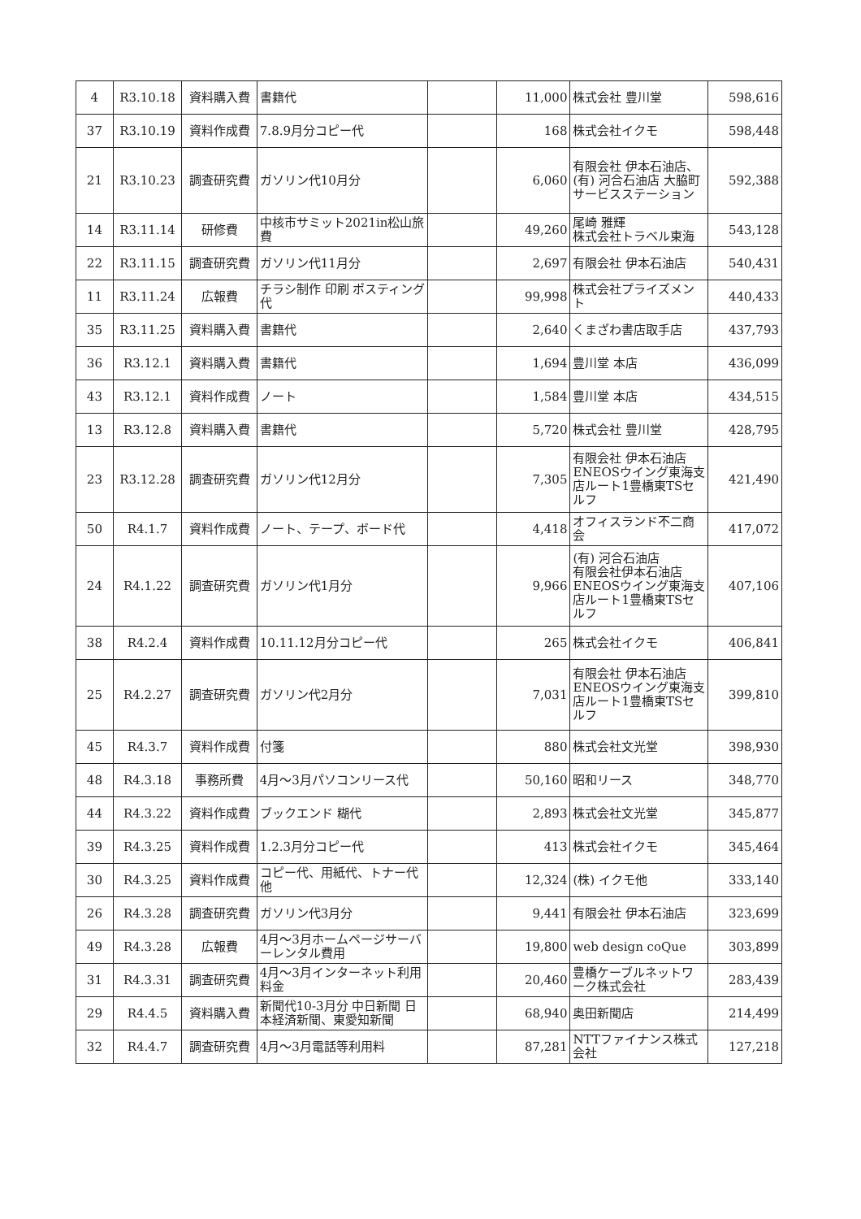| 4 | R3.10.18 | 資料購入費 | 書籍代 | | 11,000 | 株式会社 豊川堂 | 598,616 |
| 37 | R3.10.19 | 資料作成費 | 7.8.9月分コピー代 | | 168 | 株式会社イクモ | 598,448 |
| 21 | R3.10.23 | 調査研究費 | ガソリン代10月分 | | 6,060 | 有限会社 伊本石油店、(有) 河合石油店 大脇町 サービスステーション | 592,388 |
| 14 | R3.11.14 | 研修費 | 中核市サミット2021in松山旅費 | | 49,260 | 尾崎 雅輝 株式会社トラベル東海 | 543,128 |
| 22 | R3.11.15 | 調査研究費 | ガソリン代11月分 | | 2,697 | 有限会社 伊本石油店 | 540,431 |
| 11 | R3.11.24 | 広報費 | チラシ制作 印刷 ポスティング代 | | 99,998 | 株式会社プライズメント | 440,433 |
| 35 | R3.11.25 | 資料購入費 | 書籍代 | | 2,640 | くまざわ書店取手店 | 437,793 |
| 36 | R3.12.1 | 資料購入費 | 書籍代 | | 1,694 | 豊川堂 本店 | 436,099 |
| 43 | R3.12.1 | 資料作成費 | ノート | | 1,584 | 豊川堂 本店 | 434,515 |
| 13 | R3.12.8 | 資料購入費 | 書籍代 | | 5,720 | 株式会社 豊川堂 | 428,795 |
| 23 | R3.12.28 | 調査研究費 | ガソリン代12月分 | | 7,305 | 有限会社 伊本石油店 ENEOSウイング東海支店ルート1豊橋東TSセルフ | 421,490 |
| 50 | R4.1.7 | 資料作成費 | ノート、テープ、ボード代 | | 4,418 | オフィスランド不二商会 | 417,072 |
| 24 | R4.1.22 | 調査研究費 | ガソリン代1月分 | | 9,966 | (有) 河合石油店 有限会社伊本石油店 ENEOSウイング東海支店ルート1豊橋東TSセルフ | 407,106 |
| 38 | R4.2.4 | 資料作成費 | 10.11.12月分コピー代 | | 265 | 株式会社イクモ | 406,841 |
| 25 | R4.2.27 | 調査研究費 | ガソリン代2月分 | | 7,031 | 有限会社 伊本石油店 ENEOSウイング東海支店ルート1豊橋東TSセルフ | 399,810 |
| 45 | R4.3.7 | 資料作成費 | 付箋 | | 880 | 株式会社文光堂 | 398,930 |
| 48 | R4.3.18 | 事務所費 | 4月～3月パソコンリース代 | | 50,160 | 昭和リース | 348,770 |
| 44 | R4.3.22 | 資料作成費 | ブックエンド 糊代 | | 2,893 | 株式会社文光堂 | 345,877 |
| 39 | R4.3.25 | 資料作成費 | 1.2.3月分コピー代 | | 413 | 株式会社イクモ | 345,464 |
| 30 | R4.3.25 | 資料作成費 | コピー代、用紙代、トナー代他 | | 12,324 | (株) イクモ他 | 333,140 |
| 26 | R4.3.28 | 調査研究費 | ガソリン代3月分 | | 9,441 | 有限会社 伊本石油店 | 323,699 |
| 49 | R4.3.28 | 広報費 | 4月～3月ホームページサーバーレンタル費用 | | 19,800 | web design coQue | 303,899 |
| 31 | R4.3.31 | 調査研究費 | 4月～3月インターネット利用料金 | | 20,460 | 豊橋ケーブルネットワーク株式会社 | 283,439 |
| 29 | R4.4.5 | 資料購入費 | 新聞代10-3月分 中日新聞 日本経済新聞、東愛知新聞 | | 68,940 | 奥田新聞店 | 214,499 |
| 32 | R4.4.7 | 調査研究費 | 4月～3月電話等利用料 | | 87,281 | NTTファイナンス株式会社 | 127,218 |